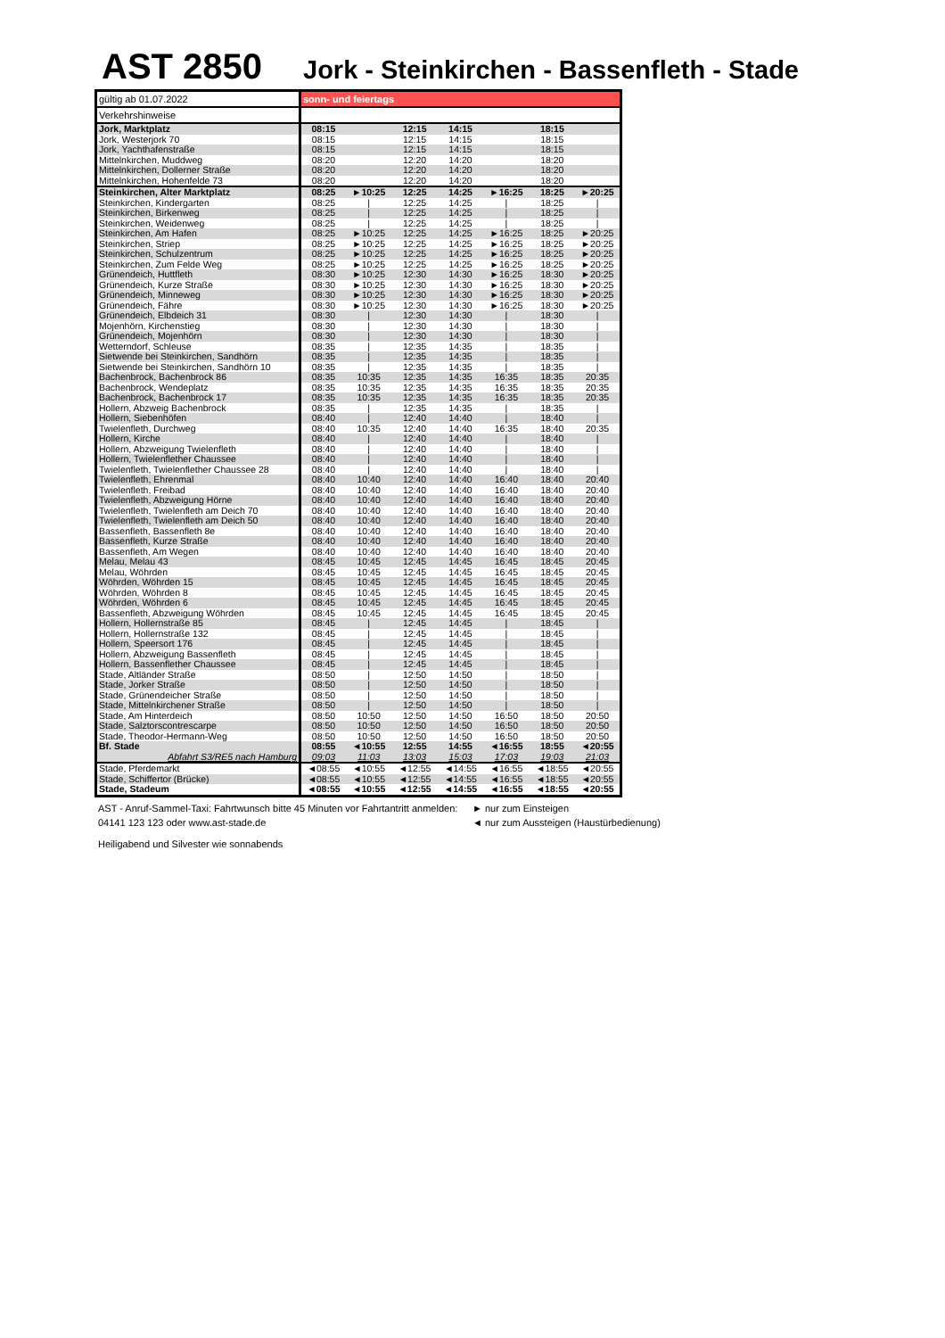AST 2850
Jork - Steinkirchen - Bassenfleth - Stade
| gültig ab 01.07.2022 | sonn- und feiertags | | | | | | |
| Verkehrshinweise | | | | | | | |
| Jork, Marktplatz | 08:15 | | 12:15 | 14:15 | | 18:15 | |
| Jork, Westerjork 70 | 08:15 | | 12:15 | 14:15 | | 18:15 | |
| Jork, Yachthafenstraße | 08:15 | | 12:15 | 14:15 | | 18:15 | |
| Mittelnkirchen, Muddweg | 08:20 | | 12:20 | 14:20 | | 18:20 | |
| Mittelnkirchen, Dollerner Straße | 08:20 | | 12:20 | 14:20 | | 18:20 | |
| Mittelnkirchen, Hohenfelde 73 | 08:20 | | 12:20 | 14:20 | | 18:20 | |
| Steinkirchen, Alter Marktplatz | 08:25 | ►10:25 | 12:25 | 14:25 | ►16:25 | 18:25 | ►20:25 |
| Steinkirchen, Kindergarten | 08:25 | / | 12:25 | 14:25 | / | 18:25 | / |
| Steinkirchen, Birkenweg | 08:25 | / | 12:25 | 14:25 | / | 18:25 | / |
| Steinkirchen, Weidenweg | 08:25 | / | 12:25 | 14:25 | / | 18:25 | / |
| Steinkirchen, Am Hafen | 08:25 | ►10:25 | 12:25 | 14:25 | ►16:25 | 18:25 | ►20:25 |
| Steinkirchen, Striep | 08:25 | ►10:25 | 12:25 | 14:25 | ►16:25 | 18:25 | ►20:25 |
| Steinkirchen, Schulzentrum | 08:25 | ►10:25 | 12:25 | 14:25 | ►16:25 | 18:25 | ►20:25 |
| Steinkirchen, Zum Felde Weg | 08:25 | ►10:25 | 12:25 | 14:25 | ►16:25 | 18:25 | ►20:25 |
| Grünendeich, Huttfleth | 08:30 | ►10:25 | 12:30 | 14:30 | ►16:25 | 18:30 | ►20:25 |
| Grünendeich, Kurze Straße | 08:30 | ►10:25 | 12:30 | 14:30 | ►16:25 | 18:30 | ►20:25 |
| Grünendeich, Minneweg | 08:30 | ►10:25 | 12:30 | 14:30 | ►16:25 | 18:30 | ►20:25 |
| Grünendeich, Fähre | 08:30 | ►10:25 | 12:30 | 14:30 | ►16:25 | 18:30 | ►20:25 |
| Grünendeich, Elbdeich 31 | 08:30 | / | 12:30 | 14:30 | / | 18:30 | / |
| Mojenhörn, Kirchenstieg | 08:30 | / | 12:30 | 14:30 | / | 18:30 | / |
| Grünendeich, Mojenhörn | 08:30 | / | 12:30 | 14:30 | / | 18:30 | / |
| Wetterndorf, Schleuse | 08:35 | / | 12:35 | 14:35 | / | 18:35 | / |
| Sietwende bei Steinkirchen, Sandhörn | 08:35 | / | 12:35 | 14:35 | / | 18:35 | / |
| Sietwende bei Steinkirchen, Sandhörn 10 | 08:35 | / | 12:35 | 14:35 | / | 18:35 | / |
| Bachenbrock, Bachenbrock 86 | 08:35 | 10:35 | 12:35 | 14:35 | 16:35 | 18:35 | 20:35 |
| Bachenbrock, Wendeplatz | 08:35 | 10:35 | 12:35 | 14:35 | 16:35 | 18:35 | 20:35 |
| Bachenbrock, Bachenbrock 17 | 08:35 | 10:35 | 12:35 | 14:35 | 16:35 | 18:35 | 20:35 |
| Hollern, Abzweig Bachenbrock | 08:35 | / | 12:35 | 14:35 | / | 18:35 | / |
| Hollern, Siebenhöfen | 08:40 | / | 12:40 | 14:40 | / | 18:40 | / |
| Twielenfleth, Durchweg | 08:40 | 10:35 | 12:40 | 14:40 | 16:35 | 18:40 | 20:35 |
| Hollern, Kirche | 08:40 | / | 12:40 | 14:40 | / | 18:40 | / |
| Hollern, Abzweigung Twielenfleth | 08:40 | / | 12:40 | 14:40 | / | 18:40 | / |
| Hollern, Twielenflether Chaussee | 08:40 | / | 12:40 | 14:40 | / | 18:40 | / |
| Twielenfleth, Twielenflether Chaussee 28 | 08:40 | / | 12:40 | 14:40 | / | 18:40 | / |
| Twielenfleth, Ehrenmal | 08:40 | 10:40 | 12:40 | 14:40 | 16:40 | 18:40 | 20:40 |
| Twielenfleth, Freibad | 08:40 | 10:40 | 12:40 | 14:40 | 16:40 | 18:40 | 20:40 |
| Twielenfleth, Abzweigung Hörne | 08:40 | 10:40 | 12:40 | 14:40 | 16:40 | 18:40 | 20:40 |
| Twielenfleth, Twielenfleth am Deich 70 | 08:40 | 10:40 | 12:40 | 14:40 | 16:40 | 18:40 | 20:40 |
| Twielenfleth, Twielenfleth am Deich 50 | 08:40 | 10:40 | 12:40 | 14:40 | 16:40 | 18:40 | 20:40 |
| Bassenfleth, Bassenfleth 8e | 08:40 | 10:40 | 12:40 | 14:40 | 16:40 | 18:40 | 20:40 |
| Bassenfleth, Kurze Straße | 08:40 | 10:40 | 12:40 | 14:40 | 16:40 | 18:40 | 20:40 |
| Bassenfleth, Am Wegen | 08:40 | 10:40 | 12:40 | 14:40 | 16:40 | 18:40 | 20:40 |
| Melau, Melau 43 | 08:45 | 10:45 | 12:45 | 14:45 | 16:45 | 18:45 | 20:45 |
| Melau, Wöhrden | 08:45 | 10:45 | 12:45 | 14:45 | 16:45 | 18:45 | 20:45 |
| Wöhrden, Wöhrden 15 | 08:45 | 10:45 | 12:45 | 14:45 | 16:45 | 18:45 | 20:45 |
| Wöhrden, Wöhrden 8 | 08:45 | 10:45 | 12:45 | 14:45 | 16:45 | 18:45 | 20:45 |
| Wöhrden, Wöhrden 6 | 08:45 | 10:45 | 12:45 | 14:45 | 16:45 | 18:45 | 20:45 |
| Bassenfleth, Abzweigung Wöhrden | 08:45 | 10:45 | 12:45 | 14:45 | 16:45 | 18:45 | 20:45 |
| Hollern, Hollernstraße 85 | 08:45 | / | 12:45 | 14:45 | / | 18:45 | / |
| Hollern, Hollernstraße 132 | 08:45 | / | 12:45 | 14:45 | / | 18:45 | / |
| Hollern, Speersort 176 | 08:45 | / | 12:45 | 14:45 | / | 18:45 | / |
| Hollern, Abzweigung Bassenfleth | 08:45 | / | 12:45 | 14:45 | / | 18:45 | / |
| Hollern, Bassenflether Chaussee | 08:45 | / | 12:45 | 14:45 | / | 18:45 | / |
| Stade, Altländer Straße | 08:50 | / | 12:50 | 14:50 | / | 18:50 | / |
| Stade, Jorker Straße | 08:50 | / | 12:50 | 14:50 | / | 18:50 | / |
| Stade, Grünendeicher Straße | 08:50 | / | 12:50 | 14:50 | / | 18:50 | / |
| Stade, Mittelnkirchener Straße | 08:50 | / | 12:50 | 14:50 | / | 18:50 | / |
| Stade, Am Hinterdeich | 08:50 | 10:50 | 12:50 | 14:50 | 16:50 | 18:50 | 20:50 |
| Stade, Salztorscontrescarpe | 08:50 | 10:50 | 12:50 | 14:50 | 16:50 | 18:50 | 20:50 |
| Stade, Theodor-Hermann-Weg | 08:50 | 10:50 | 12:50 | 14:50 | 16:50 | 18:50 | 20:50 |
| Bf. Stade | 08:55 | ◄10:55 | 12:55 | 14:55 | ◄16:55 | 18:55 | ◄20:55 |
| Abfahrt S3/RE5 nach Hamburg | 09:03 | 11:03 | 13:03 | 15:03 | 17:03 | 19:03 | 21:03 |
| Stade, Pferdemarkt | ◄08:55 | ◄10:55 | ◄12:55 | ◄14:55 | ◄16:55 | ◄18:55 | ◄20:55 |
| Stade, Schiffertor (Brücke) | ◄08:55 | ◄10:55 | ◄12:55 | ◄14:55 | ◄16:55 | ◄18:55 | ◄20:55 |
| Stade, Stadeum | ◄08:55 | ◄10:55 | ◄12:55 | ◄14:55 | ◄16:55 | ◄18:55 | ◄20:55 |
AST - Anruf-Sammel-Taxi: Fahrtwunsch bitte 45 Minuten vor Fahrtantritt anmelden: 04141 123 123 oder www.ast-stade.de
Heiligabend und Silvester wie sonnabends
► nur zum Einsteigen
◄ nur zum Aussteigen (Haustürbedienung)